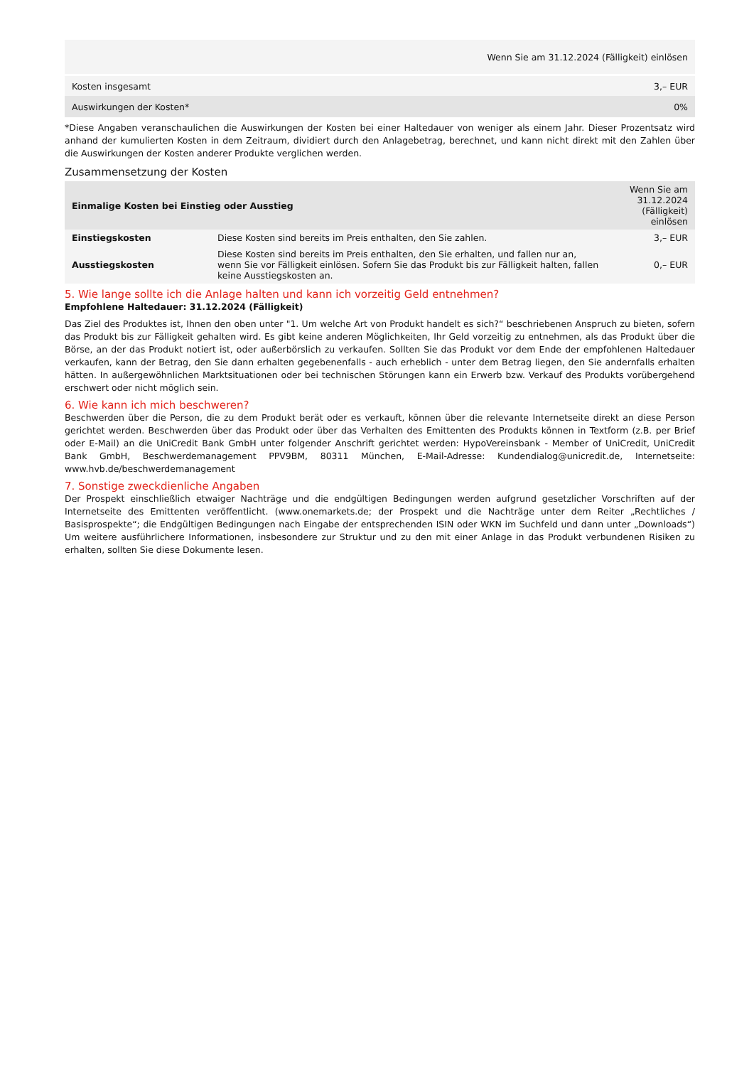| | Wenn Sie am 31.12.2024 (Fälligkeit) einlösen |
| Kosten insgesamt | 3,– EUR |
| Auswirkungen der Kosten* | 0% |
*Diese Angaben veranschaulichen die Auswirkungen der Kosten bei einer Haltedauer von weniger als einem Jahr. Dieser Prozentsatz wird anhand der kumulierten Kosten in dem Zeitraum, dividiert durch den Anlagebetrag, berechnet, und kann nicht direkt mit den Zahlen über die Auswirkungen der Kosten anderer Produkte verglichen werden.
Zusammensetzung der Kosten
| Einmalige Kosten bei Einstieg oder Ausstieg | | Wenn Sie am 31.12.2024 (Fälligkeit) einlösen |
| --- | --- | --- |
| Einstiegskosten | Diese Kosten sind bereits im Preis enthalten, den Sie zahlen. | 3,– EUR |
| Ausstiegskosten | Diese Kosten sind bereits im Preis enthalten, den Sie erhalten, und fallen nur an, wenn Sie vor Fälligkeit einlösen. Sofern Sie das Produkt bis zur Fälligkeit halten, fallen keine Ausstiegskosten an. | 0,– EUR |
5. Wie lange sollte ich die Anlage halten und kann ich vorzeitig Geld entnehmen?
Empfohlene Haltedauer: 31.12.2024 (Fälligkeit)
Das Ziel des Produktes ist, Ihnen den oben unter "1. Um welche Art von Produkt handelt es sich?“ beschriebenen Anspruch zu bieten, sofern das Produkt bis zur Fälligkeit gehalten wird. Es gibt keine anderen Möglichkeiten, Ihr Geld vorzeitig zu entnehmen, als das Produkt über die Börse, an der das Produkt notiert ist, oder außerbörslich zu verkaufen. Sollten Sie das Produkt vor dem Ende der empfohlenen Haltedauer verkaufen, kann der Betrag, den Sie dann erhalten gegebenenfalls - auch erheblich - unter dem Betrag liegen, den Sie andernfalls erhalten hätten. In außergewöhnlichen Marktsituationen oder bei technischen Störungen kann ein Erwerb bzw. Verkauf des Produkts vorübergehend erschwert oder nicht möglich sein.
6. Wie kann ich mich beschweren?
Beschwerden über die Person, die zu dem Produkt berät oder es verkauft, können über die relevante Internetseite direkt an diese Person gerichtet werden. Beschwerden über das Produkt oder über das Verhalten des Emittenten des Produkts können in Textform (z.B. per Brief oder E-Mail) an die UniCredit Bank GmbH unter folgender Anschrift gerichtet werden: HypoVereinsbank - Member of UniCredit, UniCredit Bank GmbH, Beschwerdemanagement PPV9BM, 80311 München, E-Mail-Adresse: Kundendialog@unicredit.de, Internetseite: www.hvb.de/beschwerdemanagement
7. Sonstige zweckdienliche Angaben
Der Prospekt einschließlich etwaiger Nachträge und die endgültigen Bedingungen werden aufgrund gesetzlicher Vorschriften auf der Internetseite des Emittenten veröffentlicht. (www.onemarkets.de; der Prospekt und die Nachträge unter dem Reiter „Rechtliches / Basisprospekte“; die Endgültigen Bedingungen nach Eingabe der entsprechenden ISIN oder WKN im Suchfeld und dann unter „Downloads“) Um weitere ausführlichere Informationen, insbesondere zur Struktur und zu den mit einer Anlage in das Produkt verbundenen Risiken zu erhalten, sollten Sie diese Dokumente lesen.